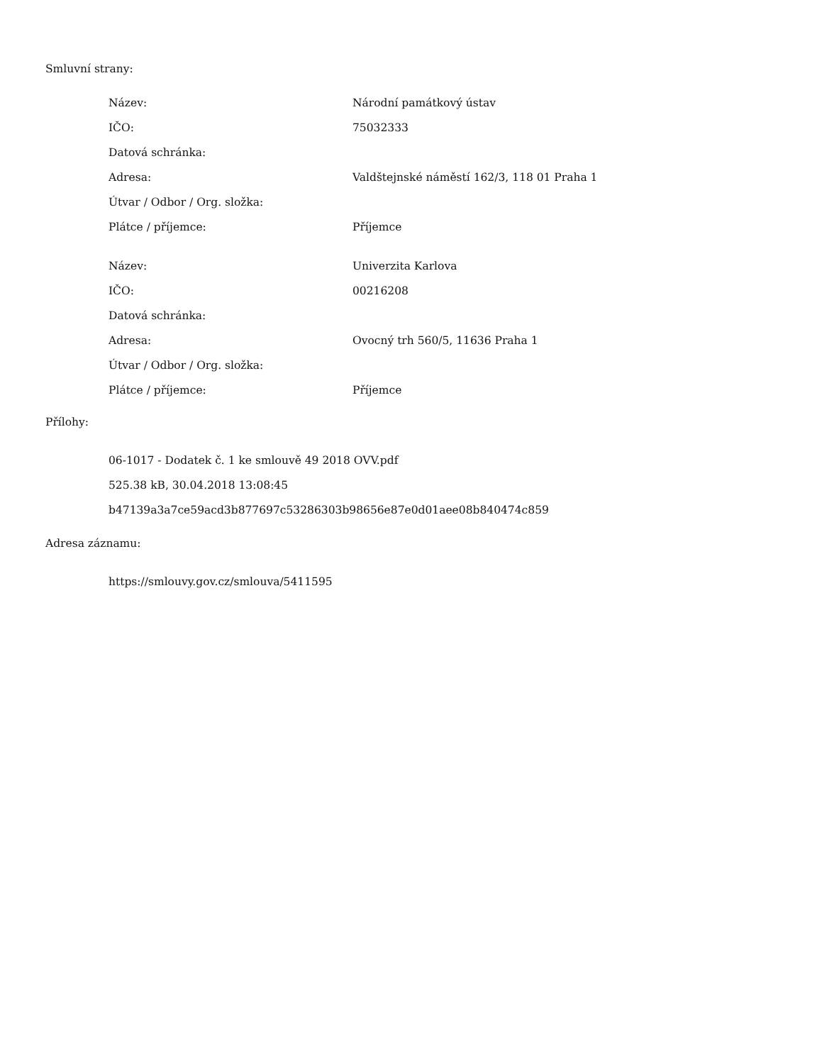Smluvní strany:
| Název: | Národní památkový ústav |
| IČO: | 75032333 |
| Datová schránka: | |
| Adresa: | Valdštejnské náměstí 162/3, 118 01 Praha 1 |
| Útvar / Odbor / Org. složka: | |
| Plátce / příjemce: | Příjemce |
| Název: | Univerzita Karlova |
| IČO: | 00216208 |
| Datová schránka: | |
| Adresa: | Ovocný trh 560/5, 11636 Praha 1 |
| Útvar / Odbor / Org. složka: | |
| Plátce / příjemce: | Příjemce |
Přílohy:
06-1017 - Dodatek č. 1 ke smlouvě 49 2018 OVV.pdf
525.38 kB, 30.04.2018 13:08:45
b47139a3a7ce59acd3b877697c53286303b98656e87e0d01aee08b840474c859
Adresa záznamu:
https://smlouvy.gov.cz/smlouva/5411595